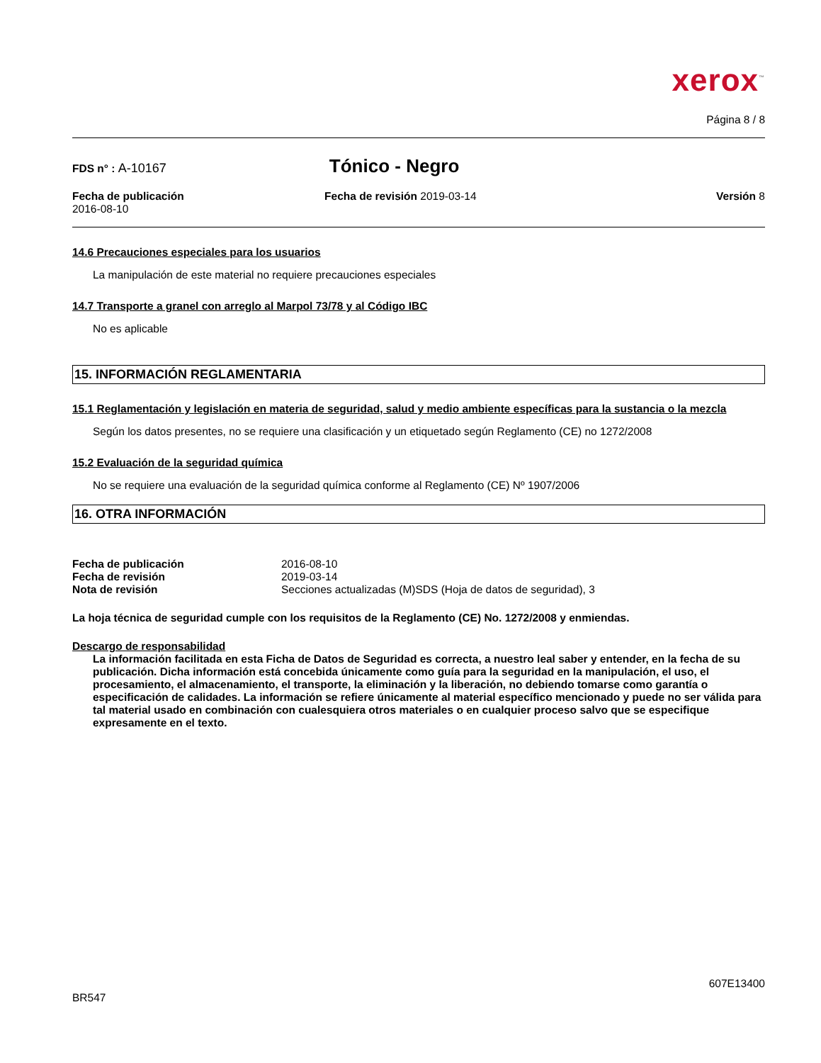xerox<sup>™</sup>
Página 8 / 8
FDS n° : A-10167
Tónico - Negro
Fecha de publicación
2016-08-10
Fecha de revisión 2019-03-14 Versión 8
14.6 Precauciones especiales para los usuarios
La manipulación de este material no requiere precauciones especiales
14.7 Transporte a granel con arreglo al Marpol 73/78 y al Código IBC
No es aplicable
15. INFORMACIÓN REGLAMENTARIA
15.1 Reglamentación y legislación en materia de seguridad, salud y medio ambiente específicas para la sustancia o la mezcla
Según los datos presentes, no se requiere una clasificación y un etiquetado según Reglamento (CE) no 1272/2008
15.2 Evaluación de la seguridad química
No se requiere una evaluación de la seguridad química conforme al Reglamento (CE) Nº 1907/2006
16. OTRA INFORMACIÓN
| Fecha de publicación | 2016-08-10 |
| Fecha de revisión | 2019-03-14 |
| Nota de revisión | Secciones actualizadas (M)SDS (Hoja de datos de seguridad), 3 |
La hoja técnica de seguridad cumple con los requisitos de la Reglamento (CE) No. 1272/2008 y enmiendas.
Descargo de responsabilidad
La información facilitada en esta Ficha de Datos de Seguridad es correcta, a nuestro leal saber y entender, en la fecha de su publicación. Dicha información está concebida únicamente como guía para la seguridad en la manipulación, el uso, el procesamiento, el almacenamiento, el transporte, la eliminación y la liberación, no debiendo tomarse como garantía o especificación de calidades. La información se refiere únicamente al material específico mencionado y puede no ser válida para tal material usado en combinación con cualesquiera otros materiales o en cualquier proceso salvo que se especifique expresamente en el texto.
607E13400
BR547